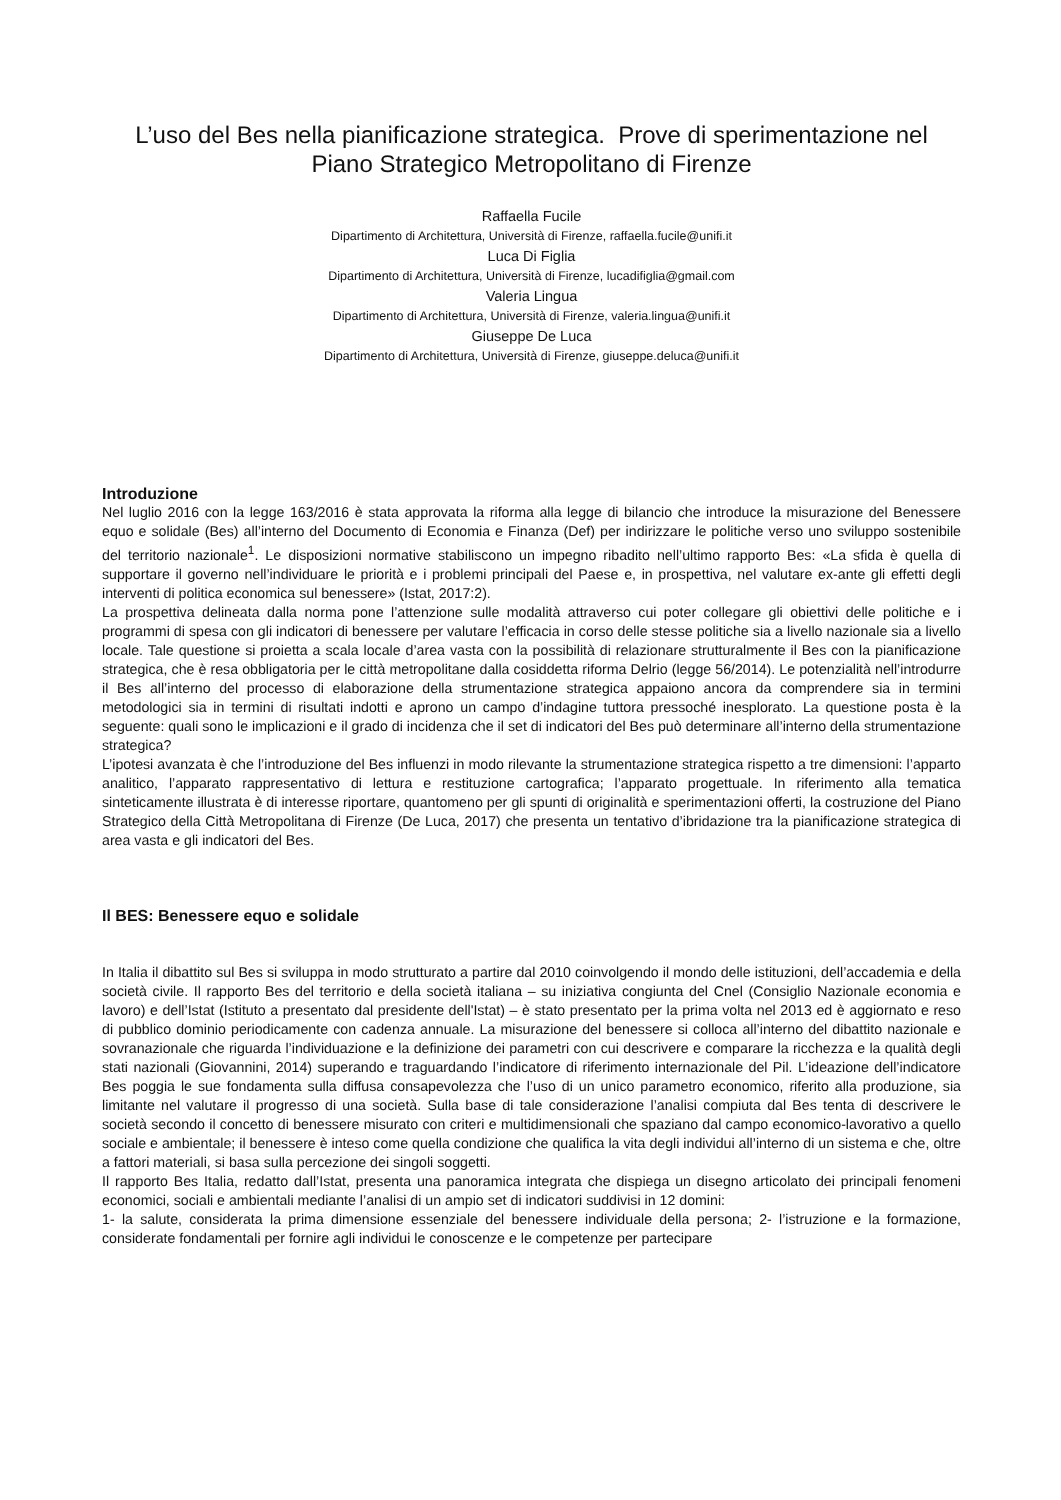L’uso del Bes nella pianificazione strategica. Prove di sperimentazione nel Piano Strategico Metropolitano di Firenze
Raffaella Fucile
Dipartimento di Architettura, Università di Firenze, raffaella.fucile@unifi.it
Luca Di Figlia
Dipartimento di Architettura, Università di Firenze, lucadifiglia@gmail.com
Valeria Lingua
Dipartimento di Architettura, Università di Firenze, valeria.lingua@unifi.it
Giuseppe De Luca
Dipartimento di Architettura, Università di Firenze, giuseppe.deluca@unifi.it
Introduzione
Nel luglio 2016 con la legge 163/2016 è stata approvata la riforma alla legge di bilancio che introduce la misurazione del Benessere equo e solidale (Bes) all’interno del Documento di Economia e Finanza (Def) per indirizzare le politiche verso uno sviluppo sostenibile del territorio nazionale<sup>1</sup>. Le disposizioni normative stabiliscono un impegno ribadito nell’ultimo rapporto Bes: «La sfida è quella di supportare il governo nell’individuare le priorità e i problemi principali del Paese e, in prospettiva, nel valutare ex-ante gli effetti degli interventi di politica economica sul benessere» (Istat, 2017:2).
La prospettiva delineata dalla norma pone l’attenzione sulle modalità attraverso cui poter collegare gli obiettivi delle politiche e i programmi di spesa con gli indicatori di benessere per valutare l’efficacia in corso delle stesse politiche sia a livello nazionale sia a livello locale. Tale questione si proietta a scala locale d’area vasta con la possibilità di relazionare strutturalmente il Bes con la pianificazione strategica, che è resa obbligatoria per le città metropolitane dalla cosiddetta riforma Delrio (legge 56/2014). Le potenzialità nell’introdurre il Bes all’interno del processo di elaborazione della strumentazione strategica appaiono ancora da comprendere sia in termini metodologici sia in termini di risultati indotti e aprono un campo d’indagine tuttora pressoché inesplorato. La questione posta è la seguente: quali sono le implicazioni e il grado di incidenza che il set di indicatori del Bes può determinare all’interno della strumentazione strategica?
L’ipotesi avanzata è che l’introduzione del Bes influenzi in modo rilevante la strumentazione strategica rispetto a tre dimensioni: l’apparto analitico, l’apparato rappresentativo di lettura e restituzione cartografica; l’apparato progettuale. In riferimento alla tematica sinteticamente illustrata è di interesse riportare, quantomeno per gli spunti di originalità e sperimentazioni offerti, la costruzione del Piano Strategico della Città Metropolitana di Firenze (De Luca, 2017) che presenta un tentativo d’ibridazione tra la pianificazione strategica di area vasta e gli indicatori del Bes.
Il BES: Benessere equo e solidale
In Italia il dibattito sul Bes si sviluppa in modo strutturato a partire dal 2010 coinvolgendo il mondo delle istituzioni, dell’accademia e della società civile. Il rapporto Bes del territorio e della società italiana – su iniziativa congiunta del Cnel (Consiglio Nazionale economia e lavoro) e dell’Istat (Istituto a presentato dal presidente dell'Istat) – è stato presentato per la prima volta nel 2013 ed è aggiornato e reso di pubblico dominio periodicamente con cadenza annuale. La misurazione del benessere si colloca all’interno del dibattito nazionale e sovranazionale che riguarda l’individuazione e la definizione dei parametri con cui descrivere e comparare la ricchezza e la qualità degli stati nazionali (Giovannini, 2014) superando e traguardando l’indicatore di riferimento internazionale del Pil. L’ideazione dell’indicatore Bes poggia le sue fondamenta sulla diffusa consapevolezza che l’uso di un unico parametro economico, riferito alla produzione, sia limitante nel valutare il progresso di una società. Sulla base di tale considerazione l’analisi compiuta dal Bes tenta di descrivere le società secondo il concetto di benessere misurato con criteri e multidimensionali che spaziano dal campo economico-lavorativo a quello sociale e ambientale; il benessere è inteso come quella condizione che qualifica la vita degli individui all’interno di un sistema e che, oltre a fattori materiali, si basa sulla percezione dei singoli soggetti.
Il rapporto Bes Italia, redatto dall’Istat, presenta una panoramica integrata che dispiega un disegno articolato dei principali fenomeni economici, sociali e ambientali mediante l’analisi di un ampio set di indicatori suddivisi in 12 domini:
1- la salute, considerata la prima dimensione essenziale del benessere individuale della persona; 2- l’istruzione e la formazione, considerate fondamentali per fornire agli individui le conoscenze e le competenze per partecipare